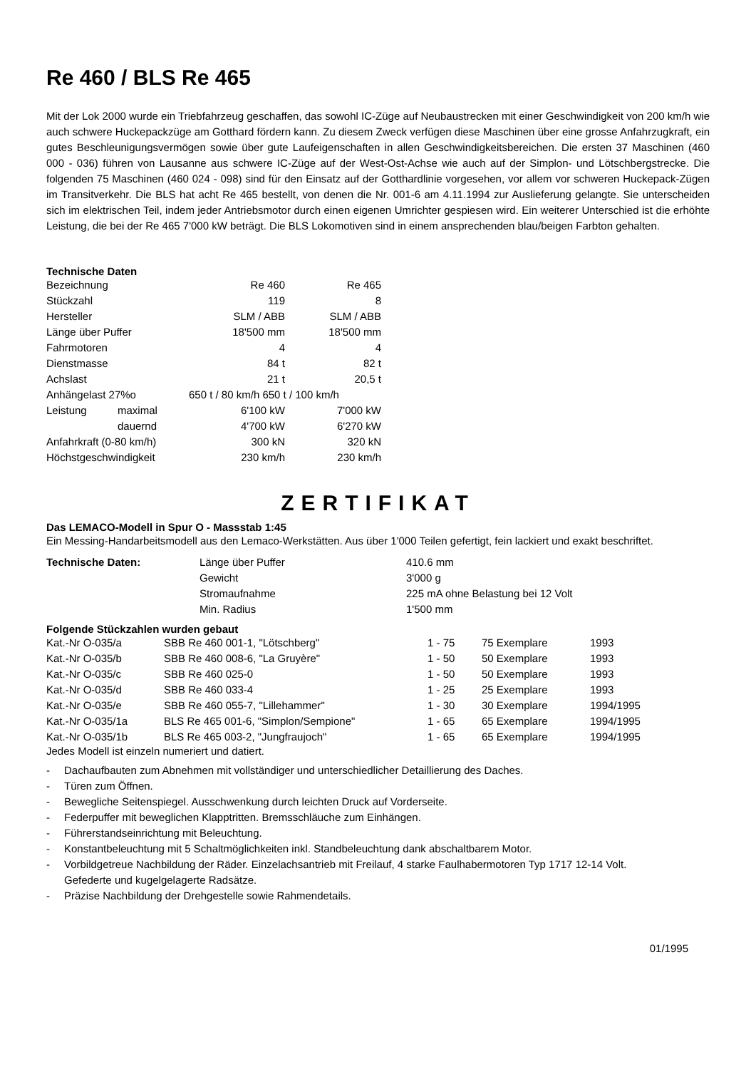Re 460 / BLS Re 465
Mit der Lok 2000 wurde ein Triebfahrzeug geschaffen, das sowohl IC-Züge auf Neubaustrecken mit einer Geschwindigkeit von 200 km/h wie auch schwere Huckepackzüge am Gotthard fördern kann. Zu diesem Zweck verfügen diese Maschinen über eine grosse Anfahrzugkraft, ein gutes Beschleunigungsvermögen sowie über gute Laufeigenschaften in allen Geschwindigkeitsbereichen. Die ersten 37 Maschinen (460 000 - 036) führen von Lausanne aus schwere IC-Züge auf der West-Ost-Achse wie auch auf der Simplon- und Lötschbergstrecke. Die folgenden 75 Maschinen (460 024 - 098) sind für den Einsatz auf der Gotthardlinie vorgesehen, vor allem vor schweren Huckepack-Zügen im Transitverkehr. Die BLS hat acht Re 465 bestellt, von denen die Nr. 001-6 am 4.11.1994 zur Auslieferung gelangte. Sie unterscheiden sich im elektrischen Teil, indem jeder Antriebsmotor durch einen eigenen Umrichter gespiesen wird. Ein weiterer Unterschied ist die erhöhte Leistung, die bei der Re 465 7'000 kW beträgt. Die BLS Lokomotiven sind in einem ansprechenden blau/beigen Farbton gehalten.
Technische Daten
| Bezeichnung | | Re 460 | Re 465 |
| Stückzahl | | 119 | 8 |
| Hersteller | | SLM / ABB | SLM / ABB |
| Länge über Puffer | | 18'500 mm | 18'500 mm |
| Fahrmotoren | | 4 | 4 |
| Dienstmasse | | 84 t | 82 t |
| Achslast | | 21 t | 20,5 t |
| Anhängelast 27%o | | 650 t / 80 km/h 650 t / 100 km/h | |
| Leistung | maximal | 6'100 kW | 7'000 kW |
| | dauernd | 4'700 kW | 6'270 kW |
| Anfahrkraft (0-80 km/h) | | 300 kN | 320 kN |
| Höchstgeschwindigkeit | | 230 km/h | 230 km/h |
ZERTIFIKAT
Das LEMACO-Modell in Spur O - Massstab 1:45
Ein Messing-Handarbeitsmodell aus den Lemaco-Werkstätten. Aus über 1'000 Teilen gefertigt, fein lackiert und exakt beschriftet.
| Technische Daten: | Länge über Puffer | 410.6 mm |
| | Gewicht | 3'000 g |
| | Stromaufnahme | 225 mA ohne Belastung bei 12 Volt |
| | Min. Radius | 1'500 mm |
Folgende Stückzahlen wurden gebaut
| Kat.-Nr O-035/a | SBB Re 460 001-1, "Lötschberg" | 1 - 75 | 75 Exemplare | 1993 |
| Kat.-Nr O-035/b | SBB Re 460 008-6, "La Gruyère" | 1 - 50 | 50 Exemplare | 1993 |
| Kat.-Nr O-035/c | SBB Re 460 025-0 | 1 - 50 | 50 Exemplare | 1993 |
| Kat.-Nr O-035/d | SBB Re 460 033-4 | 1 - 25 | 25 Exemplare | 1993 |
| Kat.-Nr O-035/e | SBB Re 460 055-7, "Lillehammer" | 1 - 30 | 30 Exemplare | 1994/1995 |
| Kat.-Nr O-035/1a | BLS Re 465 001-6, "Simplon/Sempione" | 1 - 65 | 65 Exemplare | 1994/1995 |
| Kat.-Nr O-035/1b | BLS Re 465 003-2, "Jungfraujoch" | 1 - 65 | 65 Exemplare | 1994/1995 |
Jedes Modell ist einzeln numeriert und datiert.
- Dachaufbauten zum Abnehmen mit vollständiger und unterschiedlicher Detaillierung des Daches.
- Türen zum Öffnen.
- Bewegliche Seitenspiegel. Ausschwenkung durch leichten Druck auf Vorderseite.
- Federpuffer mit beweglichen Klapptritten. Bremsschläuche zum Einhängen.
- Führerstandseinrichtung mit Beleuchtung.
- Konstantbeleuchtung mit 5 Schaltmöglichkeiten inkl. Standbeleuchtung dank abschaltbarem Motor.
- Vorbildgetreue Nachbildung der Räder. Einzelachsantrieb mit Freilauf, 4 starke Faulhabermotoren Typ 1717 12-14 Volt. Gefederte und kugelgelagerte Radsätze.
- Präzise Nachbildung der Drehgestelle sowie Rahmendetails.
01/1995